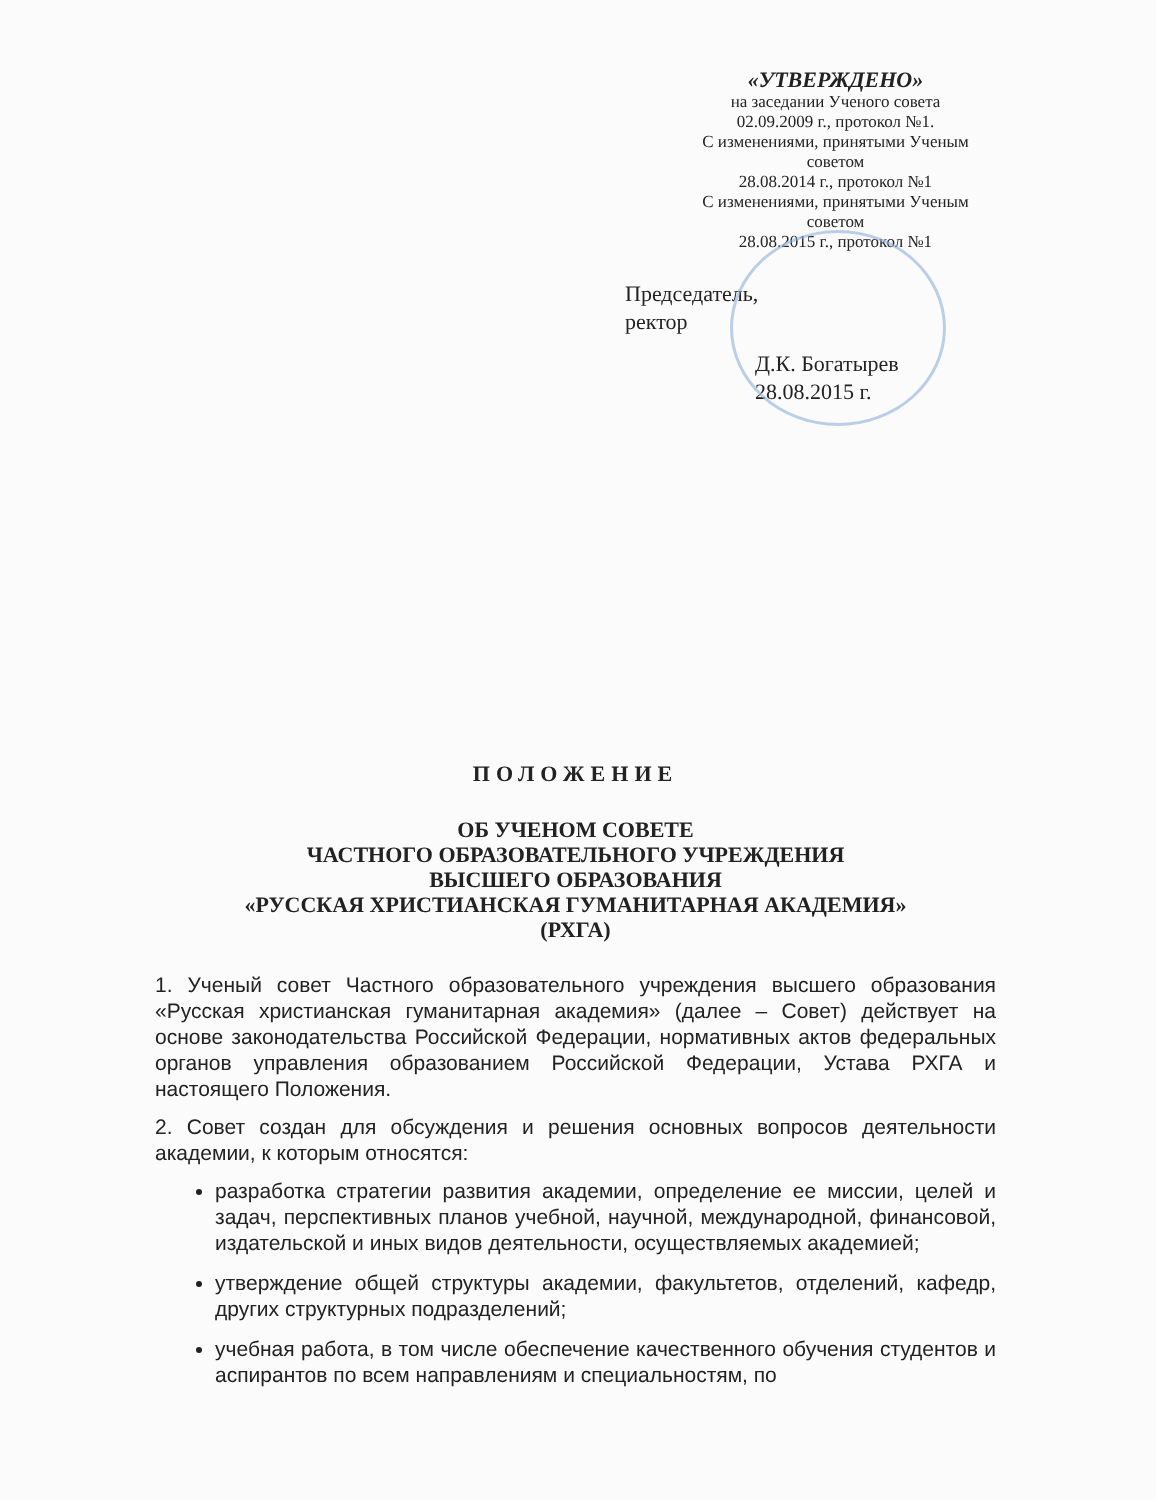«УТВЕРЖДЕНО»
на заседании Ученого совета
02.09.2009 г., протокол №1.
С изменениями, принятыми Ученым советом
28.08.2014 г., протокол №1
С изменениями, принятыми Ученым советом
28.08.2015 г., протокол №1
Председатель,
ректор
Д.К. Богатырев 28.08.2015 г.
ПОЛОЖЕНИЕ
ОБ УЧЕНОМ СОВЕТЕ
ЧАСТНОГО ОБРАЗОВАТЕЛЬНОГО УЧРЕЖДЕНИЯ
ВЫСШЕГО ОБРАЗОВАНИЯ
«РУССКАЯ ХРИСТИАНСКАЯ ГУМАНИТАРНАЯ АКАДЕМИЯ»
(РХГА)
1. Ученый совет Частного образовательного учреждения высшего образования «Русская христианская гуманитарная академия» (далее – Совет) действует на основе законодательства Российской Федерации, нормативных актов федеральных органов управления образованием Российской Федерации, Устава РХГА и настоящего Положения.
2. Совет создан для обсуждения и решения основных вопросов деятельности академии, к которым относятся:
разработка стратегии развития академии, определение ее миссии, целей и задач, перспективных планов учебной, научной, международной, финансовой, издательской и иных видов деятельности, осуществляемых академией;
утверждение общей структуры академии, факультетов, отделений, кафедр, других структурных подразделений;
учебная работа, в том числе обеспечение качественного обучения студентов и аспирантов по всем направлениям и специальностям, по